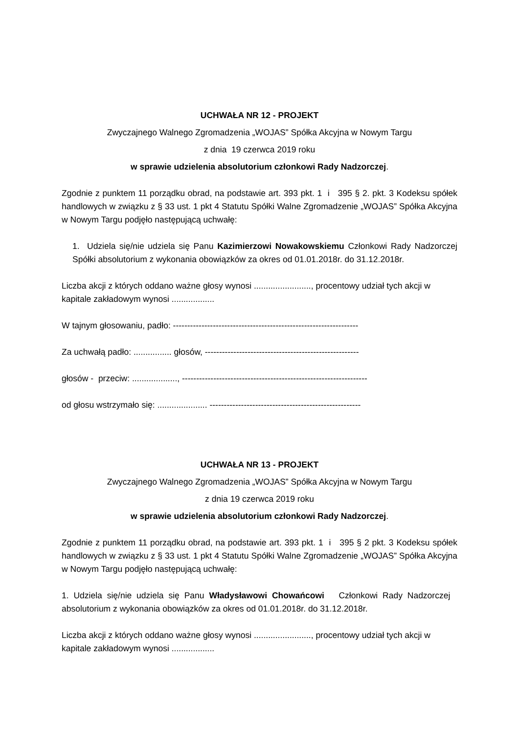UCHWAŁA NR 12 - PROJEKT
Zwyczajnego Walnego Zgromadzenia „WOJAS” Spółka Akcyjna w Nowym Targu
z dnia 19 czerwca 2019 roku
w sprawie udzielenia absolutorium członkowi Rady Nadzorczej.
Zgodnie z punktem 11 porządku obrad, na podstawie art. 393 pkt. 1 i 395 § 2. pkt. 3 Kodeksu spółek handlowych w związku z § 33 ust. 1 pkt 4 Statutu Spółki Walne Zgromadzenie „WOJAS” Spółka Akcyjna w Nowym Targu podjęło następującą uchwałę:
1. Udziela się/nie udziela się Panu Kazimierzowi Nowakowskiemu Członkowi Rady Nadzorczej Spółki absolutorium z wykonania obowiązków za okres od 01.01.2018r. do 31.12.2018r.
Liczba akcji z których oddano ważne głosy wynosi ........................, procentowy udział tych akcji w kapitale zakładowym wynosi ..................
W tajnym głosowaniu, padło: -----------------------------------------------------------------
Za uchwałą padło: ................ głosów, ------------------------------------------------------
głosów - przeciw: ..................., -----------------------------------------------------------------
od głosu wstrzymało się: ..................... -----------------------------------------------------
UCHWAŁA NR 13 - PROJEKT
Zwyczajnego Walnego Zgromadzenia „WOJAS” Spółka Akcyjna w Nowym Targu
z dnia 19 czerwca 2019 roku
w sprawie udzielenia absolutorium członkowi Rady Nadzorczej.
Zgodnie z punktem 11 porządku obrad, na podstawie art. 393 pkt. 1 i 395 § 2 pkt. 3 Kodeksu spółek handlowych w związku z § 33 ust. 1 pkt 4 Statutu Spółki Walne Zgromadzenie „WOJAS” Spółka Akcyjna w Nowym Targu podjęło następującą uchwałę:
1. Udziela się/nie udziela się Panu Władysławowi Chowańcowi Członkowi Rady Nadzorczej absolutorium z wykonania obowiązków za okres od 01.01.2018r. do 31.12.2018r.
Liczba akcji z których oddano ważne głosy wynosi ........................, procentowy udział tych akcji w kapitale zakładowym wynosi ..................